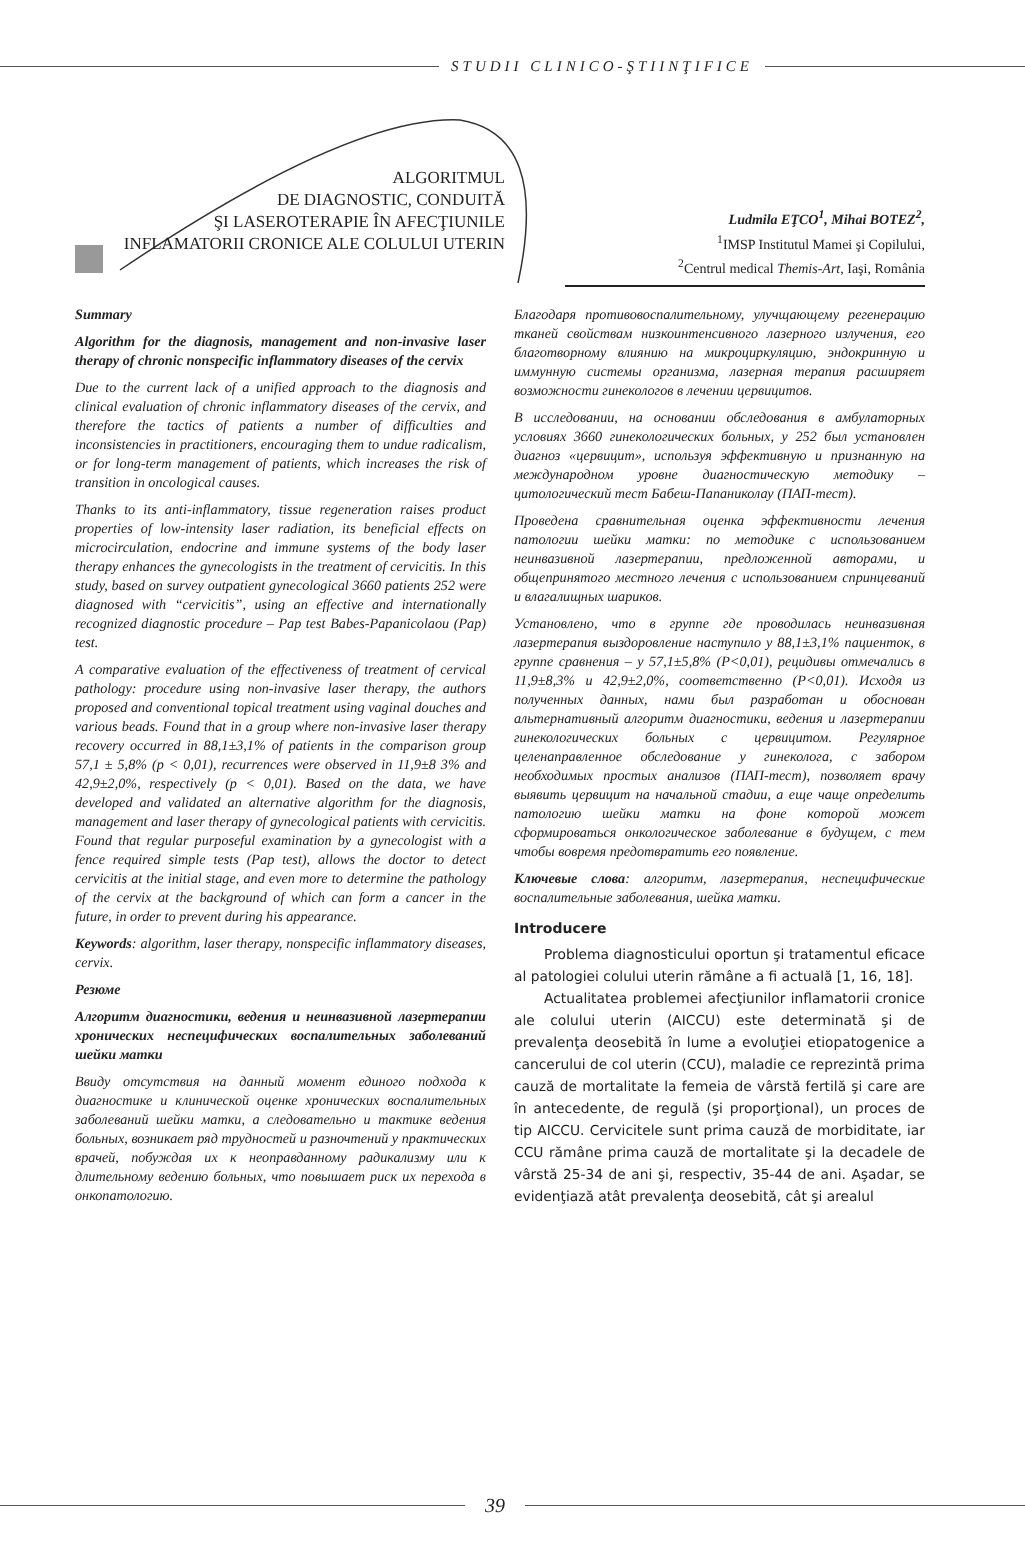STUDII CLINICO-ŞTIINŢIFICE
ALGORITMUL
DE DIAGNOSTIC, CONDUITĂ
ŞI LASEROTERAPIE ÎN AFECŢIUNILE
INFLAMATORII CRONICE ALE COLULUI UTERIN
Ludmila EŢCO<sup>1</sup>, Mihai BOTEZ<sup>2</sup>,
<sup>1</sup> IMSP Institutul Mamei şi Copilului,
<sup>2</sup> Centrul medical Themis-Art, Iaşi, România
Summary
Algorithm for the diagnosis, management and non-invasive laser therapy of chronic nonspecific inflammatory diseases of the cervix
Due to the current lack of a unified approach to the diagnosis and clinical evaluation of chronic inflammatory diseases of the cervix, and therefore the tactics of patients a number of difficulties and inconsistencies in practitioners, encouraging them to undue radicalism, or for long-term management of patients, which increases the risk of transition in oncological causes.
Thanks to its anti-inflammatory, tissue regeneration raises product properties of low-intensity laser radiation, its beneficial effects on microcirculation, endocrine and immune systems of the body laser therapy enhances the gynecologists in the treatment of cervicitis. In this study, based on survey outpatient gynecological 3660 patients 252 were diagnosed with “cervicitis”, using an effective and internationally recognized diagnostic procedure – Pap test Babes-Papanicolaou (Pap) test.
A comparative evaluation of the effectiveness of treatment of cervical pathology: procedure using non-invasive laser therapy, the authors proposed and conventional topical treatment using vaginal douches and various beads. Found that in a group where non-invasive laser therapy recovery occurred in 88,1±3,1% of patients in the comparison group 57,1 ± 5,8% (p < 0,01), recurrences were observed in 11,9±8 3% and 42,9±2,0%, respectively (p < 0,01). Based on the data, we have developed and validated an alternative algorithm for the diagnosis, management and laser therapy of gynecological patients with cervicitis. Found that regular purposeful examination by a gynecologist with a fence required simple tests (Pap test), allows the doctor to detect cervicitis at the initial stage, and even more to determine the pathology of the cervix at the background of which can form a cancer in the future, in order to prevent during his appearance.
Keywords: algorithm, laser therapy, nonspecific inflammatory diseases, cervix.
Резюме
Алгоритм диагностики, ведения и неинвазивной лазертерапии хронических неспецифических воспалительных заболеваний шейки матки
Ввиду отсутствия на данный момент единого подхода к диагностике и клинической оценке хронических воспалительных заболеваний шейки матки, а следовательно и тактике ведения больных, возникает ряд трудностей и разночтений у практических врачей, побуждая их к неоправданному радикализму или к длительному ведению больных, что повышает риск их перехода в онкопатологию.
Благодаря противовоспалительному, улучщающему регенерацию тканей свойствам низкоинтенсивного лазерного излучения, его благотворному влиянию на микроциркуляцию, эндокринную и иммунную системы организма, лазерная терапия расширяет возможности гинекологов в лечении цервицитов.
В исследовании, на основании обследования в амбулаторных условиях 3660 гинекологических больных, у 252 был установлен диагноз «цервицит», используя эффективную и признанную на международном уровне диагностическую методику – цитологический тест Бабеш-Папаниколау (ПАП-тест).
Проведена сравнительная оценка эффективности лечения патологии шейки матки: по методике с использованием неинвазивной лазертерапии, предложенной авторами, и общепринятого местного лечения с использованием спринцеваний и влагалищных шариков.
Установлено, что в группе где проводилась неинвазивная лазертерапия выздоровление наступило у 88,1±3,1% пациенток, в группе сравнения – у 57,1±5,8% (P<0,01), рецидивы отмечались в 11,9±8,3% и 42,9±2,0%, соответственно (P<0,01). Исходя из полученных данных, нами был разработан и обоснован альтернативный алгоритм диагностики, ведения и лазертерапии гинекологических больных с цервицитом. Регулярное целенаправленное обследование у гинеколога, с забором необходимых простых анализов (ПАП-тест), позволяет врачу выявить цервицит на начальной стадии, а еще чаще определить патологию шейки матки на фоне которой может сформироваться онкологическое заболевание в будущем, с тем чтобы вовремя предотвратить его появление.
Ключевые слова: алгоритм, лазертерапия, неспецифические воспалительные заболевания, шейка матки.
Introducere
Problema diagnosticului oportun şi tratamentul eficace al patologiei colului uterin rămâne a fi actuală [1, 16, 18].
Actualitatea problemei afecţiunilor inflamatorii cronice ale colului uterin (AICCU) este determinată şi de prevalenţa deosebită în lume a evoluţiei etiopatogenice a cancerului de col uterin (CCU), maladie ce reprezintă prima cauză de mortalitate la femeia de vârstă fertilă şi care are în antecedente, de regulă (şi proporţional), un proces de tip AICCU. Cervicitele sunt prima cauză de morbiditate, iar CCU rămâne prima cauză de mortalitate şi la decadele de vârstă 25-34 de ani şi, respectiv, 35-44 de ani. Aşadar, se evidenţiază atât prevalenţa deosebită, cât şi arealul
39